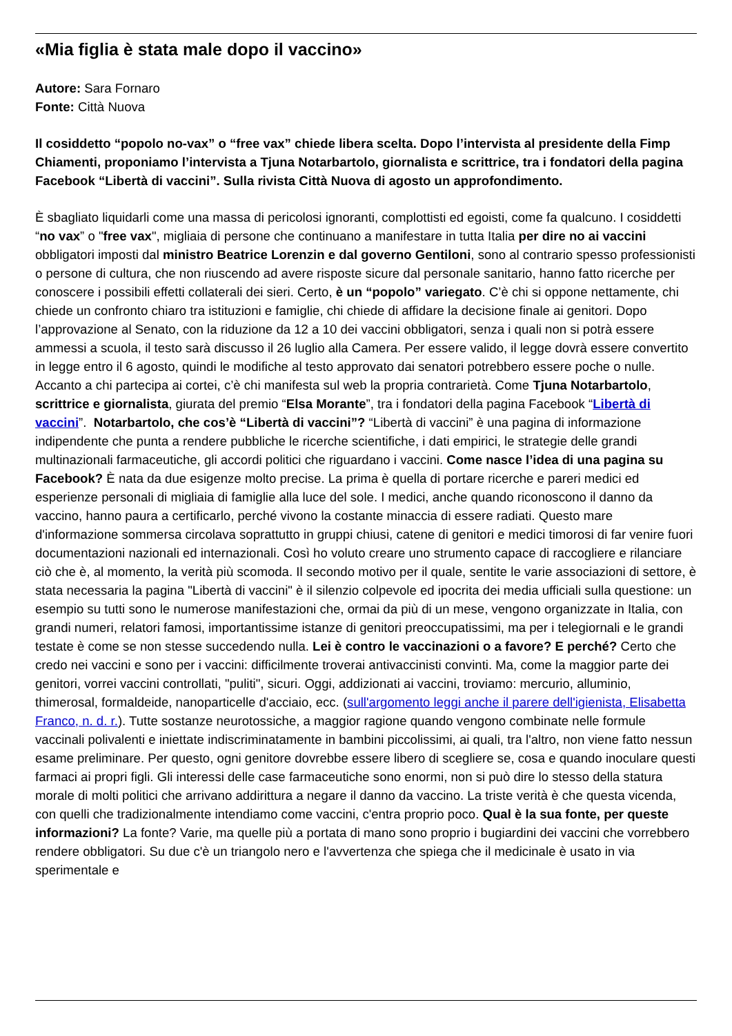«Mia figlia è stata male dopo il vaccino»
Autore: Sara Fornaro
Fonte: Città Nuova
Il cosiddetto “popolo no-vax” o “free vax” chiede libera scelta. Dopo l’intervista al presidente della Fimp Chiamenti, proponiamo l’intervista a Tjuna Notarbartolo, giornalista e scrittrice, tra i fondatori della pagina Facebook “Libertà di vaccini”. Sulla rivista Città Nuova di agosto un approfondimento.
È sbagliato liquidarli come una massa di pericolosi ignoranti, complottisti ed egoisti, come fa qualcuno. I cosiddetti “no vax” o "free vax", migliaia di persone che continuano a manifestare in tutta Italia per dire no ai vaccini obbligatori imposti dal ministro Beatrice Lorenzin e dal governo Gentiloni, sono al contrario spesso professionisti o persone di cultura, che non riuscendo ad avere risposte sicure dal personale sanitario, hanno fatto ricerche per conoscere i possibili effetti collaterali dei sieri. Certo, è un “popolo” variegato. C’è chi si oppone nettamente, chi chiede un confronto chiaro tra istituzioni e famiglie, chi chiede di affidare la decisione finale ai genitori. Dopo l’approvazione al Senato, con la riduzione da 12 a 10 dei vaccini obbligatori, senza i quali non si potrà essere ammessi a scuola, il testo sarà discusso il 26 luglio alla Camera. Per essere valido, il legge dovrà essere convertito in legge entro il 6 agosto, quindi le modifiche al testo approvato dai senatori potrebbero essere poche o nulle. Accanto a chi partecipa ai cortei, c’è chi manifesta sul web la propria contrarietà. Come Tjuna Notarbartolo, scrittrice e giornalista, giurata del premio “Elsa Morante”, tra i fondatori della pagina Facebook “Libertà di vaccini”. Notarbartolo, che cos’è “Libertà di vaccini”? “Libertà di vaccini” è una pagina di informazione indipendente che punta a rendere pubbliche le ricerche scientifiche, i dati empirici, le strategie delle grandi multinazionali farmaceutiche, gli accordi politici che riguardano i vaccini. Come nasce l’idea di una pagina su Facebook? È nata da due esigenze molto precise. La prima è quella di portare ricerche e pareri medici ed esperienze personali di migliaia di famiglie alla luce del sole. I medici, anche quando riconoscono il danno da vaccino, hanno paura a certificarlo, perché vivono la costante minaccia di essere radiati. Questo mare d'informazione sommersa circolava soprattutto in gruppi chiusi, catene di genitori e medici timorosi di far venire fuori documentazioni nazionali ed internazionali. Così ho voluto creare uno strumento capace di raccogliere e rilanciare ciò che è, al momento, la verità più scomoda. Il secondo motivo per il quale, sentite le varie associazioni di settore, è stata necessaria la pagina "Libertà di vaccini" è il silenzio colpevole ed ipocrita dei media ufficiali sulla questione: un esempio su tutti sono le numerose manifestazioni che, ormai da più di un mese, vengono organizzate in Italia, con grandi numeri, relatori famosi, importantissime istanze di genitori preoccupatissimi, ma per i telegiornali e le grandi testate è come se non stesse succedendo nulla. Lei è contro le vaccinazioni o a favore? E perché? Certo che credo nei vaccini e sono per i vaccini: difficilmente troverai antivaccinisti convinti. Ma, come la maggior parte dei genitori, vorrei vaccini controllati, "puliti", sicuri. Oggi, addizionati ai vaccini, troviamo: mercurio, alluminio, thimerosal, formaldeide, nanoparticelle d'acciaio, ecc. (sull'argomento leggi anche il parere dell'igienista, Elisabetta Franco, n. d. r.). Tutte sostanze neurotossiche, a maggior ragione quando vengono combinate nelle formule vaccinali polivalenti e iniettate indiscriminatamente in bambini piccolissimi, ai quali, tra l'altro, non viene fatto nessun esame preliminare. Per questo, ogni genitore dovrebbe essere libero di scegliere se, cosa e quando inoculare questi farmaci ai propri figli. Gli interessi delle case farmaceutiche sono enormi, non si può dire lo stesso della statura morale di molti politici che arrivano addirittura a negare il danno da vaccino. La triste verità è che questa vicenda, con quelli che tradizionalmente intendiamo come vaccini, c'entra proprio poco. Qual è la sua fonte, per queste informazioni? La fonte? Varie, ma quelle più a portata di mano sono proprio i bugiardini dei vaccini che vorrebbero rendere obbligatori. Su due c'è un triangolo nero e l'avvertenza che spiega che il medicinale è usato in via sperimentale e